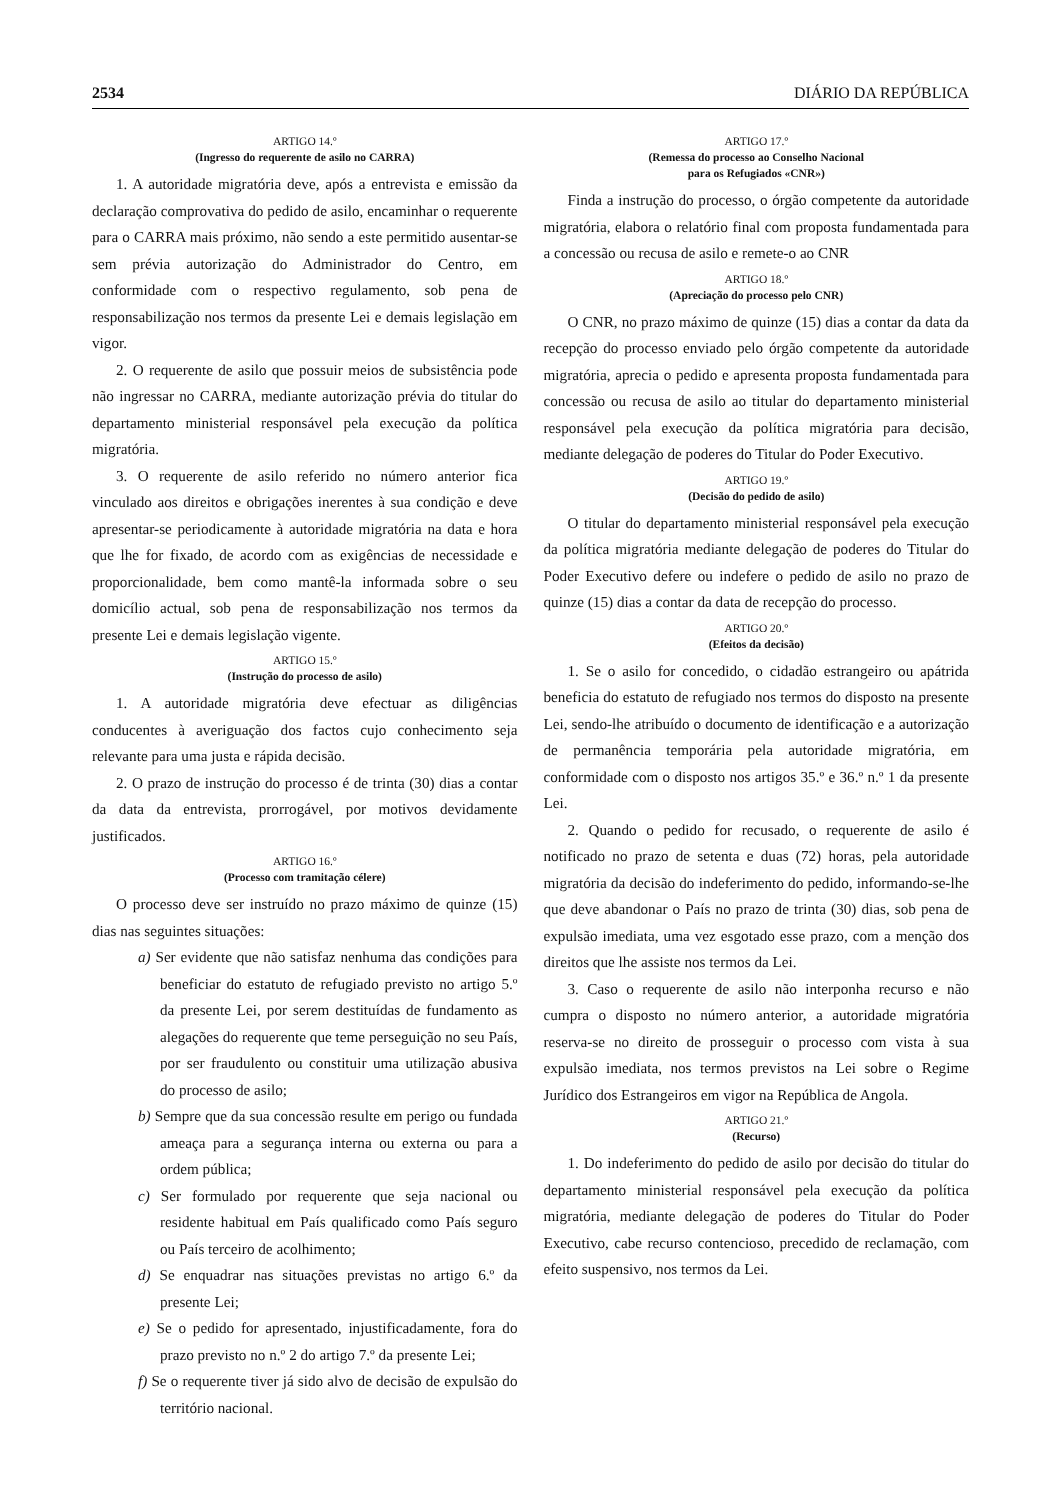2534 DIÁRIO DA REPÚBLICA
ARTIGO 14.º
(Ingresso do requerente de asilo no CARRA)
1. A autoridade migratória deve, após a entrevista e emissão da declaração comprovativa do pedido de asilo, encaminhar o requerente para o CARRA mais próximo, não sendo a este permitido ausentar-se sem prévia autorização do Administrador do Centro, em conformidade com o respectivo regulamento, sob pena de responsabilização nos termos da presente Lei e demais legislação em vigor.
2. O requerente de asilo que possuir meios de subsistência pode não ingressar no CARRA, mediante autorização prévia do titular do departamento ministerial responsável pela execução da política migratória.
3. O requerente de asilo referido no número anterior fica vinculado aos direitos e obrigações inerentes à sua condição e deve apresentar-se periodicamente à autoridade migratória na data e hora que lhe for fixado, de acordo com as exigências de necessidade e proporcionalidade, bem como mantê-la informada sobre o seu domicílio actual, sob pena de responsabilização nos termos da presente Lei e demais legislação vigente.
ARTIGO 15.º
(Instrução do processo de asilo)
1. A autoridade migratória deve efectuar as diligências conducentes à averiguação dos factos cujo conhecimento seja relevante para uma justa e rápida decisão.
2. O prazo de instrução do processo é de trinta (30) dias a contar da data da entrevista, prorrogável, por motivos devidamente justificados.
ARTIGO 16.º
(Processo com tramitação célere)
O processo deve ser instruído no prazo máximo de quinze (15) dias nas seguintes situações:
a) Ser evidente que não satisfaz nenhuma das condições para beneficiar do estatuto de refugiado previsto no artigo 5.º da presente Lei, por serem destituídas de fundamento as alegações do requerente que teme perseguição no seu País, por ser fraudulento ou constituir uma utilização abusiva do processo de asilo;
b) Sempre que da sua concessão resulte em perigo ou fundada ameaça para a segurança interna ou externa ou para a ordem pública;
c) Ser formulado por requerente que seja nacional ou residente habitual em País qualificado como País seguro ou País terceiro de acolhimento;
d) Se enquadrar nas situações previstas no artigo 6.º da presente Lei;
e) Se o pedido for apresentado, injustificadamente, fora do prazo previsto no n.º 2 do artigo 7.º da presente Lei;
f) Se o requerente tiver já sido alvo de decisão de expulsão do território nacional.
ARTIGO 17.º
(Remessa do processo ao Conselho Nacional
para os Refugiados «CNR»)
Finda a instrução do processo, o órgão competente da autoridade migratória, elabora o relatório final com proposta fundamentada para a concessão ou recusa de asilo e remete-o ao CNR
ARTIGO 18.º
(Apreciação do processo pelo CNR)
O CNR, no prazo máximo de quinze (15) dias a contar da data da recepção do processo enviado pelo órgão competente da autoridade migratória, aprecia o pedido e apresenta proposta fundamentada para concessão ou recusa de asilo ao titular do departamento ministerial responsável pela execução da política migratória para decisão, mediante delegação de poderes do Titular do Poder Executivo.
ARTIGO 19.º
(Decisão do pedido de asilo)
O titular do departamento ministerial responsável pela execução da política migratória mediante delegação de poderes do Titular do Poder Executivo defere ou indefere o pedido de asilo no prazo de quinze (15) dias a contar da data de recepção do processo.
ARTIGO 20.º
(Efeitos da decisão)
1. Se o asilo for concedido, o cidadão estrangeiro ou apátrida beneficia do estatuto de refugiado nos termos do disposto na presente Lei, sendo-lhe atribuído o documento de identificação e a autorização de permanência temporária pela autoridade migratória, em conformidade com o disposto nos artigos 35.º e 36.º n.º 1 da presente Lei.
2. Quando o pedido for recusado, o requerente de asilo é notificado no prazo de setenta e duas (72) horas, pela autoridade migratória da decisão do indeferimento do pedido, informando-se-lhe que deve abandonar o País no prazo de trinta (30) dias, sob pena de expulsão imediata, uma vez esgotado esse prazo, com a menção dos direitos que lhe assiste nos termos da Lei.
3. Caso o requerente de asilo não interponha recurso e não cumpra o disposto no número anterior, a autoridade migratória reserva-se no direito de prosseguir o processo com vista à sua expulsão imediata, nos termos previstos na Lei sobre o Regime Jurídico dos Estrangeiros em vigor na República de Angola.
ARTIGO 21.º
(Recurso)
1. Do indeferimento do pedido de asilo por decisão do titular do departamento ministerial responsável pela execução da política migratória, mediante delegação de poderes do Titular do Poder Executivo, cabe recurso contencioso, precedido de reclamação, com efeito suspensivo, nos termos da Lei.